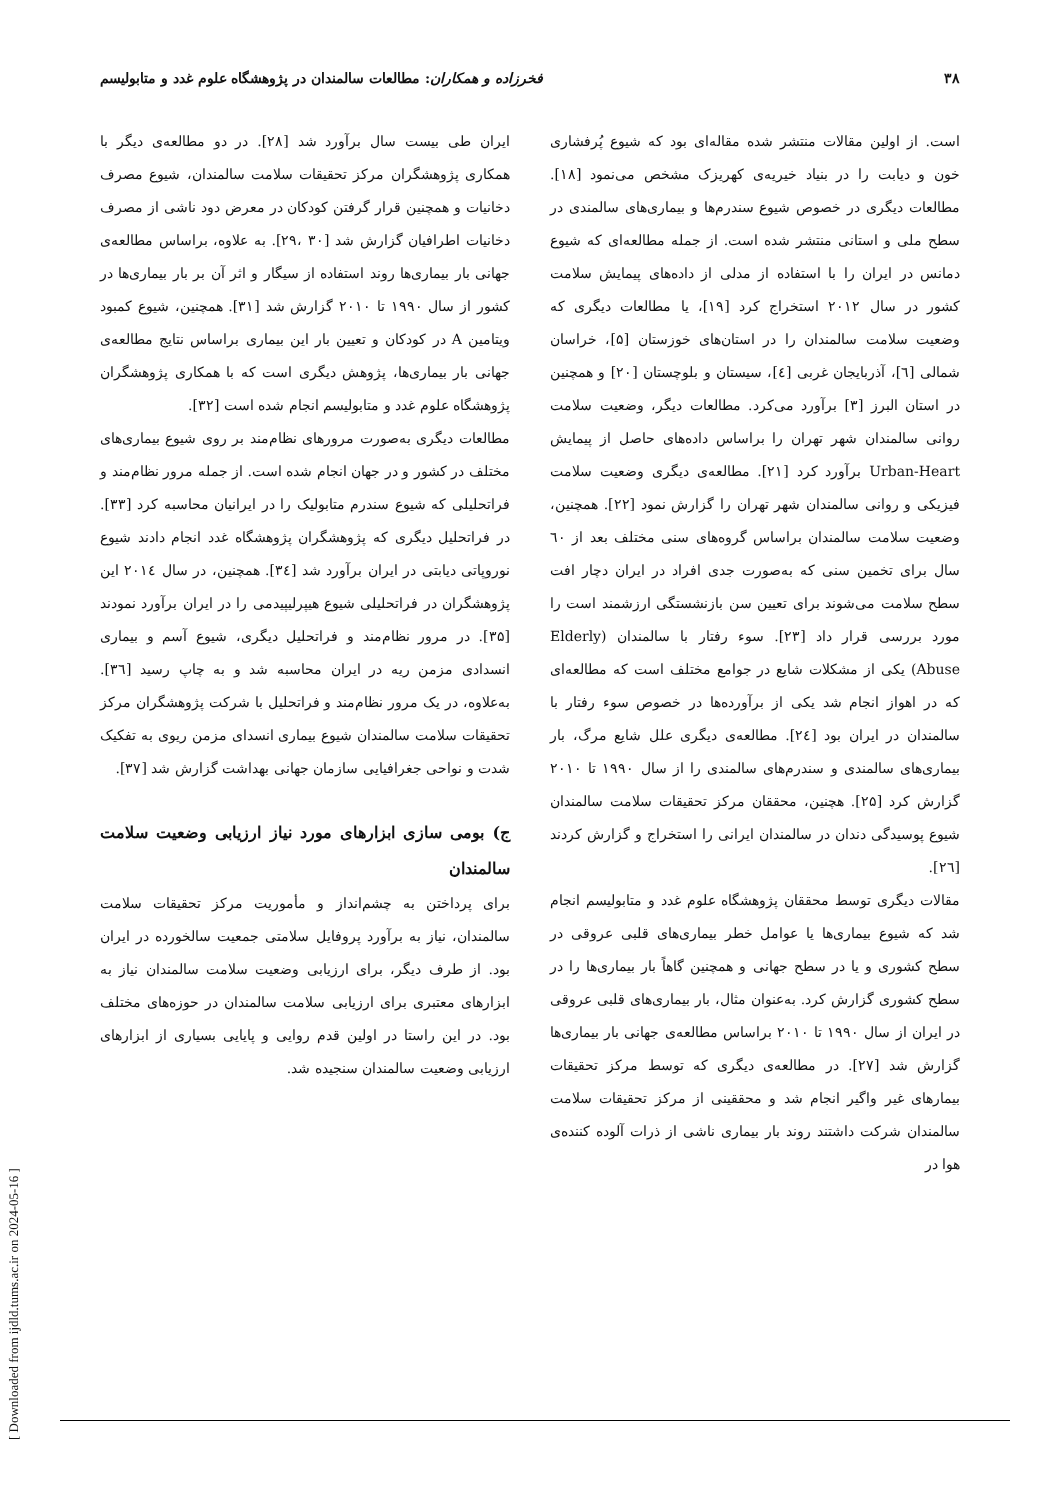۳۸ فخرزاده و همکاران: مطالعات سالمندان در پژوهشگاه علوم غدد و متابولیسم
است. از اولین مقالات منتشر شده مقاله‌ای بود که شیوع پُرفشاری خون و دیابت را در بنیاد خیریه‌ی کهریزک مشخص می‌نمود [۱۸]. مطالعات دیگری در خصوص شیوع سندرم‌ها و بیماری‌های سالمندی در سطح ملی و استانی منتشر شده است. از جمله مطالعه‌ای که شیوع دمانس در ایران را با استفاده از مدلی از داده‌های پیمایش سلامت کشور در سال ۲۰۱۲ استخراج کرد [۱۹]، یا مطالعات دیگری که وضعیت سلامت سالمندان را در استان‌های خوزستان [۵]، خراسان شمالی [٦]، آذربایجان غربی [٤]، سیستان و بلوچستان [۲۰] و همچنین در استان البرز [۳] برآورد می‌کرد. مطالعات دیگر، وضعیت سلامت روانی سالمندان شهر تهران را براساس داده‌های حاصل از پیمایش Urban-Heart برآورد کرد [۲۱]. مطالعه‌ی دیگری وضعیت سلامت فیزیکی و روانی سالمندان شهر تهران را گزارش نمود [۲۲]. همچنین، وضعیت سلامت سالمندان براساس گروه‌های سنی مختلف بعد از ٦۰ سال برای تخمین سنی که به‌صورت جدی افراد در ایران دچار افت سطح سلامت می‌شوند برای تعیین سن بازنشستگی ارزشمند است را مورد بررسی قرار داد [۲۳]. سوء رفتار با سالمندان (Elderly Abuse) یکی از مشکلات شایع در جوامع مختلف است که مطالعه‌ای که در اهواز انجام شد یکی از برآورده‌ها در خصوص سوء رفتار با سالمندان در ایران بود [۲٤]. مطالعه‌ی دیگری علل شایع مرگ، بار بیماری‌های سالمندی و سندرم‌های سالمندی را از سال ۱۹۹۰ تا ۲۰۱۰ گزارش کرد [۲۵]. هچنین، محققان مرکز تحقیقات سلامت سالمندان شیوع پوسیدگی دندان در سالمندان ایرانی را استخراج و گزارش کردند [۲٦].
مقالات دیگری توسط محققان پژوهشگاه علوم غدد و متابولیسم انجام شد که شیوع بیماری‌ها یا عوامل خطر بیماری‌های قلبی عروقی در سطح کشوری و یا در سطح جهانی و همچنین گاهاً بار بیماری‌ها را در سطح کشوری گزارش کرد. به‌عنوان مثال، بار بیماری‌های قلبی عروقی در ایران از سال ۱۹۹۰ تا ۲۰۱۰ براساس مطالعه‌ی جهانی بار بیماری‌ها گزارش شد [۲۷]. در مطالعه‌ی دیگری که توسط مرکز تحقیقات بیمارهای غیر واگیر انجام شد و محققینی از مرکز تحقیقات سلامت سالمندان شرکت داشتند روند بار بیماری ناشی از ذرات آلوده کننده‌ی هوا در
ایران طی بیست سال برآورد شد [۲۸]. در دو مطالعه‌ی دیگر با همکاری پژوهشگران مرکز تحقیقات سلامت سالمندان، شیوع مصرف دخانیات و همچنین قرار گرفتن کودکان در معرض دود ناشی از مصرف دخانیات اطرافیان گزارش شد [۳۰ ،۲۹]. به علاوه، براساس مطالعه‌ی جهانی بار بیماری‌ها روند استفاده از سیگار و اثر آن بر بار بیماری‌ها در کشور از سال ۱۹۹۰ تا ۲۰۱۰ گزارش شد [۳۱]. همچنین، شیوع کمبود ویتامین A در کودکان و تعیین بار این بیماری براساس نتایج مطالعه‌ی جهانی بار بیماری‌ها، پژوهش دیگری است که با همکاری پژوهشگران پژوهشگاه علوم غدد و متابولیسم انجام شده است [۳۲].
مطالعات دیگری به‌صورت مرورهای نظام‌مند بر روی شیوع بیماری‌های مختلف در کشور و در جهان انجام شده است. از جمله مرور نظام‌مند و فراتحلیلی که شیوع سندرم متابولیک را در ایرانیان محاسبه کرد [۳۳]. در فراتحلیل دیگری که پژوهشگران پژوهشگاه غدد انجام دادند شیوع نوروپاتی دیابتی در ایران برآورد شد [۳٤]. همچنین، در سال ۲۰۱٤ این پژوهشگران در فراتحلیلی شیوع هیپرلیپیدمی را در ایران برآورد نمودند [۳۵]. در مرور نظام‌مند و فراتحلیل دیگری، شیوع آسم و بیماری انسدادی مزمن ریه در ایران محاسبه شد و به چاپ رسید [۳٦]. به‌علاوه، در یک مرور نظام‌مند و فراتحلیل با شرکت پژوهشگران مرکز تحقیقات سلامت سالمندان شیوع بیماری انسدای مزمن ریوی به تفکیک شدت و نواحی جغرافیایی سازمان جهانی بهداشت گزارش شد [۳۷].
ج) بومی سازی ابزارهای مورد نیاز ارزیابی وضعیت سلامت سالمندان
برای پرداختن به چشم‌انداز و مأموریت مرکز تحقیقات سلامت سالمندان، نیاز به برآورد پروفایل سلامتی جمعیت سالخورده در ایران بود. از طرف دیگر، برای ارزیابی وضعیت سلامت سالمندان نیاز به ابزارهای معتبری برای ارزیابی سلامت سالمندان در حوزه‌های مختلف بود. در این راستا در اولین قدم روایی و پایایی بسیاری از ابزارهای ارزیابی وضعیت سالمندان سنجیده شد.
[ Downloaded from ijdld.tums.ac.ir on 2024-05-16 ]